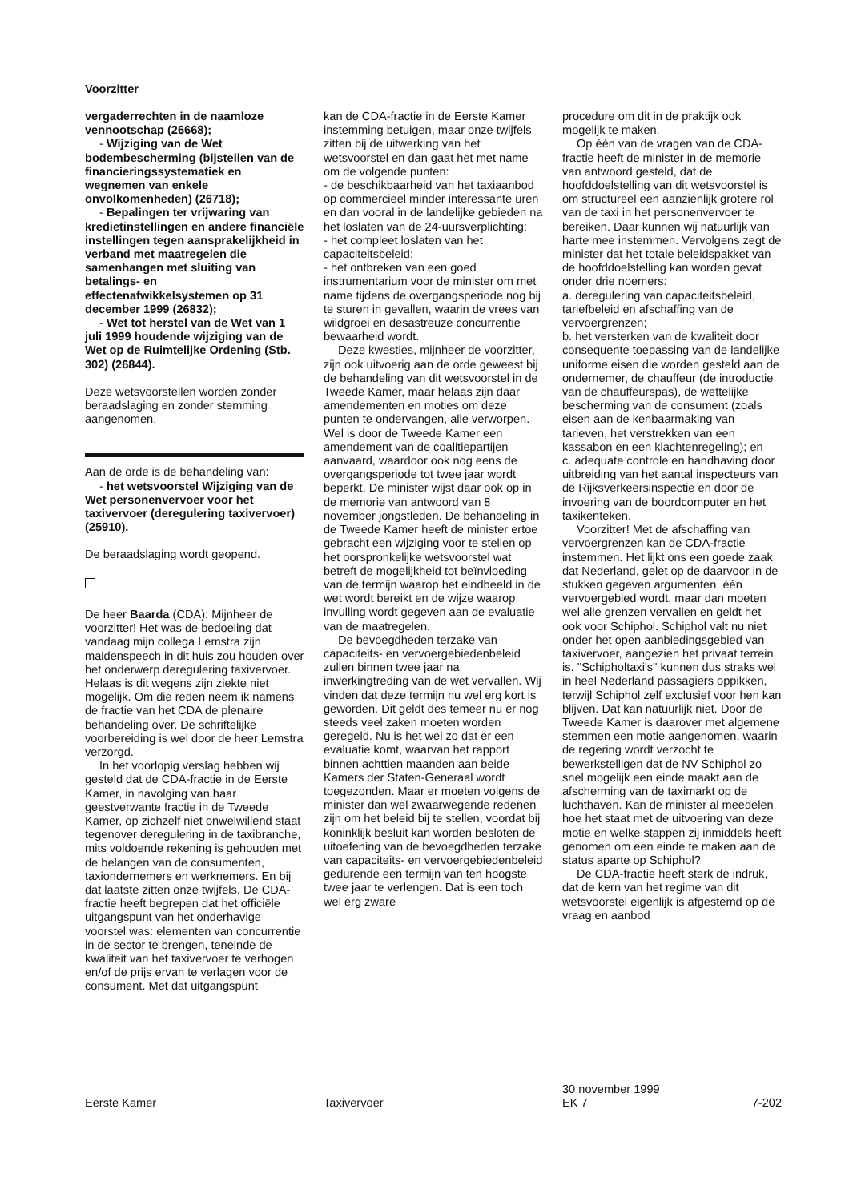Voorzitter
vergaderrechten in de naamloze vennootschap (26668);
- Wijziging van de Wet bodembescherming (bijstellen van de financieringssystematiek en wegnemen van enkele onvolkomenheden) (26718);
- Bepalingen ter vrijwaring van kredietinstellingen en andere financiële instellingen tegen aansprakelijkheid in verband met maatregelen die samenhangen met sluiting van betalings- en effectenafwikkelsystemen op 31 december 1999 (26832);
- Wet tot herstel van de Wet van 1 juli 1999 houdende wijziging van de Wet op de Ruimtelijke Ordening (Stb. 302) (26844).
Deze wetsvoorstellen worden zonder beraadslaging en zonder stemming aangenomen.
Aan de orde is de behandeling van:
- het wetsvoorstel Wijziging van de Wet personenvervoer voor het taxivervoer (deregulering taxivervoer) (25910).
De beraadslaging wordt geopend.
De heer Baarda (CDA): Mijnheer de voorzitter! Het was de bedoeling dat vandaag mijn collega Lemstra zijn maidenspeech in dit huis zou houden over het onderwerp deregulering taxivervoer. Helaas is dit wegens zijn ziekte niet mogelijk. Om die reden neem ik namens de fractie van het CDA de plenaire behandeling over. De schriftelijke voorbereiding is wel door de heer Lemstra verzorgd.
In het voorlopig verslag hebben wij gesteld dat de CDA-fractie in de Eerste Kamer, in navolging van haar geestverwante fractie in de Tweede Kamer, op zichzelf niet onwelwillend staat tegenover deregulering in de taxibranche, mits voldoende rekening is gehouden met de belangen van de consumenten, taxiondernemers en werknemers. En bij dat laatste zitten onze twijfels. De CDA-fractie heeft begrepen dat het officiële uitgangspunt van het onderhavige voorstel was: elementen van concurrentie in de sector te brengen, teneinde de kwaliteit van het taxivervoer te verhogen en/of de prijs ervan te verlagen voor de consument. Met dat uitgangspunt
kan de CDA-fractie in de Eerste Kamer instemming betuigen, maar onze twijfels zitten bij de uitwerking van het wetsvoorstel en dan gaat het met name om de volgende punten:
- de beschikbaarheid van het taxiaanbod op commercieel minder interessante uren en dan vooral in de landelijke gebieden na het loslaten van de 24-uursverplichting;
- het compleet loslaten van het capaciteitsbeleid;
- het ontbreken van een goed instrumentarium voor de minister om met name tijdens de overgangsperiode nog bij te sturen in gevallen, waarin de vrees van wildgroei en desastreuze concurrentie bewaarheid wordt.
Deze kwesties, mijnheer de voorzitter, zijn ook uitvoerig aan de orde geweest bij de behandeling van dit wetsvoorstel in de Tweede Kamer, maar helaas zijn daar amendementen en moties om deze punten te ondervangen, alle verworpen. Wel is door de Tweede Kamer een amendement van de coalitiepartijen aanvaard, waardoor ook nog eens de overgangsperiode tot twee jaar wordt beperkt. De minister wijst daar ook op in de memorie van antwoord van 8 november jongstleden. De behandeling in de Tweede Kamer heeft de minister ertoe gebracht een wijziging voor te stellen op het oorspronkelijke wetsvoorstel wat betreft de mogelijkheid tot beïnvloeding van de termijn waarop het eindbeeld in de wet wordt bereikt en de wijze waarop invulling wordt gegeven aan de evaluatie van de maatregelen.
De bevoegdheden terzake van capaciteits- en vervoergebiedenbeleid zullen binnen twee jaar na inwerkingtreding van de wet vervallen. Wij vinden dat deze termijn nu wel erg kort is geworden. Dit geldt des temeer nu er nog steeds veel zaken moeten worden geregeld. Nu is het wel zo dat er een evaluatie komt, waarvan het rapport binnen achttien maanden aan beide Kamers der Staten-Generaal wordt toegezonden. Maar er moeten volgens de minister dan wel zwaarwegende redenen zijn om het beleid bij te stellen, voordat bij koninklijk besluit kan worden besloten de uitoefening van de bevoegdheden terzake van capaciteits- en vervoergebiedenbeleid gedurende een termijn van ten hoogste twee jaar te verlengen. Dat is een toch wel erg zware
procedure om dit in de praktijk ook mogelijk te maken.
Op één van de vragen van de CDA-fractie heeft de minister in de memorie van antwoord gesteld, dat de hoofddoelstelling van dit wetsvoorstel is om structureel een aanzienlijk grotere rol van de taxi in het personenvervoer te bereiken. Daar kunnen wij natuurlijk van harte mee instemmen. Vervolgens zegt de minister dat het totale beleidspakket van de hoofddoelstelling kan worden gevat onder drie noemers:
a. deregulering van capaciteitsbeleid, tariefbeleid en afschaffing van de vervoergrenzen;
b. het versterken van de kwaliteit door consequente toepassing van de landelijke uniforme eisen die worden gesteld aan de ondernemer, de chauffeur (de introductie van de chauffeurspas), de wettelijke bescherming van de consument (zoals eisen aan de kenbaarmaking van tarieven, het verstrekken van een kassabon en een klachtenregeling); en
c. adequate controle en handhaving door uitbreiding van het aantal inspecteurs van de Rijksverkeersinspectie en door de invoering van de boordcomputer en het taxikenteken.
Voorzitter! Met de afschaffing van vervoergrenzen kan de CDA-fractie instemmen. Het lijkt ons een goede zaak dat Nederland, gelet op de daarvoor in de stukken gegeven argumenten, één vervoergebied wordt, maar dan moeten wel alle grenzen vervallen en geldt het ook voor Schiphol. Schiphol valt nu niet onder het open aanbiedingsgebied van taxivervoer, aangezien het privaat terrein is. ''Schipholtaxi's'' kunnen dus straks wel in heel Nederland passagiers oppikken, terwijl Schiphol zelf exclusief voor hen kan blijven. Dat kan natuurlijk niet. Door de Tweede Kamer is daarover met algemene stemmen een motie aangenomen, waarin de regering wordt verzocht te bewerkstelligen dat de NV Schiphol zo snel mogelijk een einde maakt aan de afscherming van de taximarkt op de luchthaven. Kan de minister al meedelen hoe het staat met de uitvoering van deze motie en welke stappen zij inmiddels heeft genomen om een einde te maken aan de status aparte op Schiphol?
De CDA-fractie heeft sterk de indruk, dat de kern van het regime van dit wetsvoorstel eigenlijk is afgestemd op de vraag en aanbod
Eerste Kamer Taxivervoer
30 november 1999
EK 7
7-202